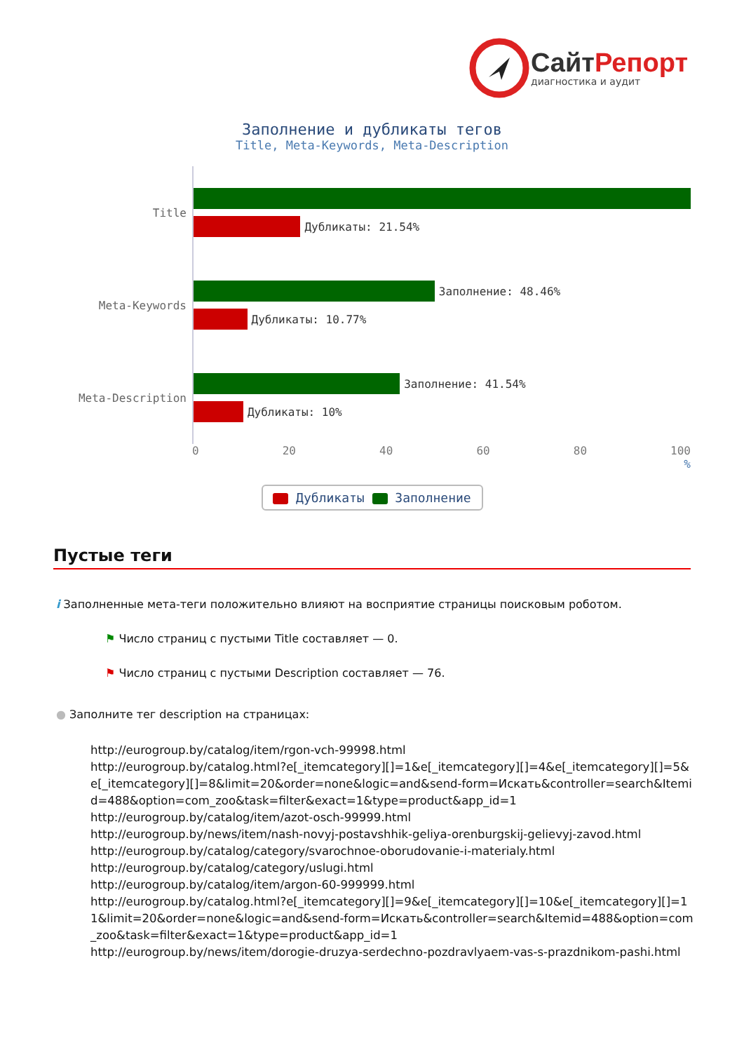СайтРепорт
диагностика и аудит
Заполнение и дубликаты тегов
Title, Meta-Keywords, Meta-Description
Title
Дубликаты: 21.54%
Meta-Keywords
Заполнение: 48.46%
Дубликаты: 10.77%
Meta-Description
Заполнение: 41.54%
Дубликаты: 10%
0 20 40 60 80 100
%
Дубликаты Заполнение
Пустые теги
i Заполненные мета-теги положительно влияют на восприятие страницы поисковым роботом.
⚑ Число страниц с пустыми Title составляет — 0.
⚑ Число страниц с пустыми Description составляет — 76.
● Заполните тег description на страницах:
http://eurogroup.by/catalog/item/rgon-vch-99998.html
http://eurogroup.by/catalog.html?e[_itemcategory][]=1&e[_itemcategory][]=4&e[_itemcategory][]=5&e[_itemcategory][]=8&limit=20&order=none&logic=and&send-form=Искать&controller=search&Itemid=488&option=com_zoo&task=filter&exact=1&type=product&app_id=1
http://eurogroup.by/catalog/item/azot-osch-99999.html
http://eurogroup.by/news/item/nash-novyj-postavshhik-geliya-orenburgskij-gelievyj-zavod.html
http://eurogroup.by/catalog/category/svarochnoe-oborudovanie-i-materialy.html
http://eurogroup.by/catalog/category/uslugi.html
http://eurogroup.by/catalog/item/argon-60-999999.html
http://eurogroup.by/catalog.html?e[_itemcategory][]=9&e[_itemcategory][]=10&e[_itemcategory][]=11&limit=20&order=none&logic=and&send-form=Искать&controller=search&Itemid=488&option=com_zoo&task=filter&exact=1&type=product&app_id=1
http://eurogroup.by/news/item/dorogie-druzya-serdechno-pozdravlyaem-vas-s-prazdnikom-pashi.html